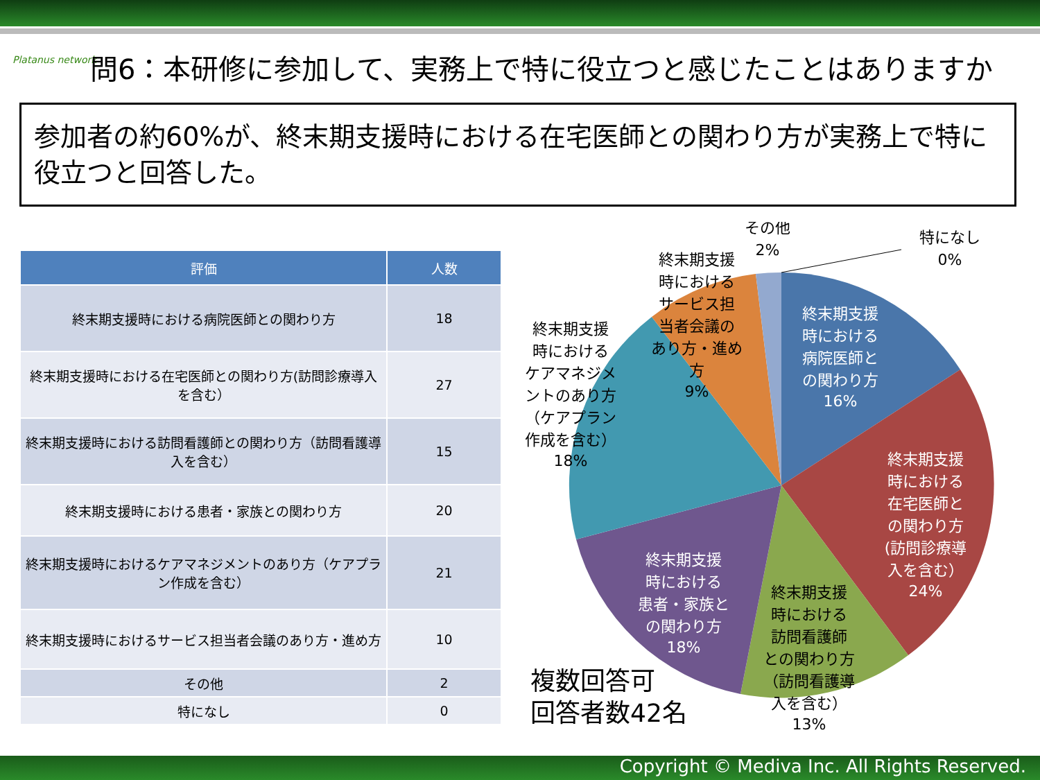Platanus network
問6：本研修に参加して、実務上で特に役立つと感じたことはありますか
参加者の約60%が、終末期支援時における在宅医師との関わり方が実務上で特に役立つと回答した。
| 評価 | 人数 |
| --- | --- |
| 終末期支援時における病院医師との関わり方 | 18 |
| 終末期支援時における在宅医師との関わり方(訪問診療導入を含む） | 27 |
| 終末期支援時における訪問看護師との関わり方（訪問看護導入を含む） | 15 |
| 終末期支援時における患者・家族との関わり方 | 20 |
| 終末期支援時におけるケアマネジメントのあり方（ケアプラン作成を含む） | 21 |
| 終末期支援時におけるサービス担当者会議のあり方・進め方 | 10 |
| その他 | 2 |
| 特になし | 0 |
終末期支援
時における
病院医師と
の関わり方
16%
終末期支援
時における
在宅医師と
の関わり方
(訪問診療導
入を含む）
24%
終末期支援
時における
患者・家族と
の関わり方
18%
終末期支援
時における
訪問看護師
との関わり方
（訪問看護導
入を含む）
13%
終末期支援
時における
ケアマネジメ
ントのあり方
（ケアプラン
作成を含む）
18%
終末期支援
時における
サービス担
当者会議の
あり方・進め
方
9%
その他
2%
特になし
0%
複数回答可
回答者数42名
Copyright © Mediva Inc. All Rights Reserved.